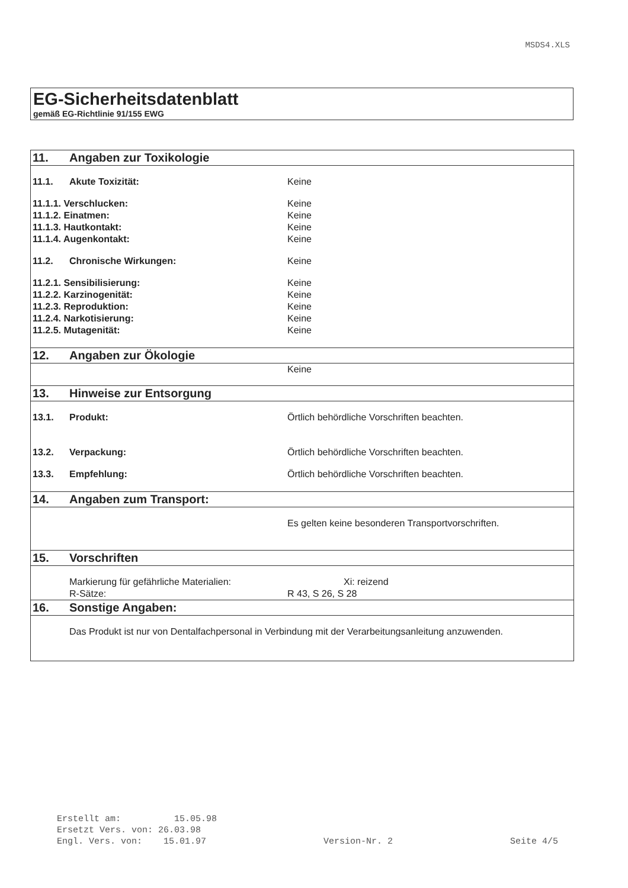MSDS4.XLS
EG-Sicherheitsdatenblatt
gemäß EG-Richtlinie 91/155 EWG
| 11. | Angaben zur Toxikologie | |
| 11.1. | Akute Toxizität: | Keine |
| 11.1.1. Verschlucken: | | Keine |
| 11.1.2. Einatmen: | | Keine |
| 11.1.3. Hautkontakt: | | Keine |
| 11.1.4. Augenkontakt: | | Keine |
| 11.2. | Chronische Wirkungen: | Keine |
| 11.2.1. Sensibilisierung: | | Keine |
| 11.2.2. Karzinogenität: | | Keine |
| 11.2.3. Reproduktion: | | Keine |
| 11.2.4. Narkotisierung: | | Keine |
| 11.2.5. Mutagenität: | | Keine |
| 12. | Angaben zur Ökologie | |
| | | Keine |
| 13. | Hinweise zur Entsorgung | |
| 13.1. | Produkt: | Örtlich behördliche Vorschriften beachten. |
| 13.2. | Verpackung: | Örtlich behördliche Vorschriften beachten. |
| 13.3. | Empfehlung: | Örtlich behördliche Vorschriften beachten. |
| 14. | Angaben zum Transport: | |
| | | Es gelten keine besonderen Transportvorschriften. |
| 15. | Vorschriften | |
| | Markierung für gefährliche Materialien: | Xi: reizend |
| | R-Sätze: | R 43, S 26, S 28 |
| 16. | Sonstige Angaben: | |
| | Das Produkt ist nur von Dentalfachpersonal in Verbindung mit der Verarbeitungsanleitung anzuwenden. | |
Erstellt am: 15.05.98
Ersetzt Vers. von: 26.03.98
Engl. Vers. von: 15.01.97 Version-Nr. 2 Seite 4/5